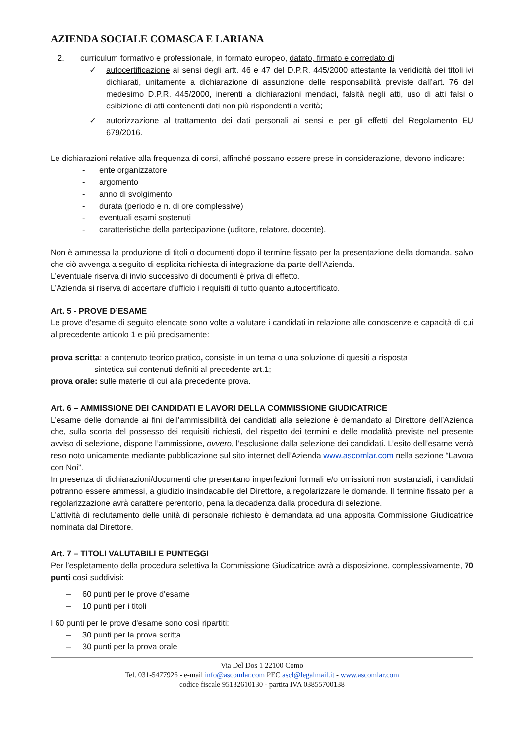AZIENDA SOCIALE COMASCA E LARIANA
2. curriculum formativo e professionale, in formato europeo, datato, firmato e corredato di
✓ autocertificazione ai sensi degli artt. 46 e 47 del D.P.R. 445/2000 attestante la veridicità dei titoli ivi dichiarati, unitamente a dichiarazione di assunzione delle responsabilità previste dall’art. 76 del medesimo D.P.R. 445/2000, inerenti a dichiarazioni mendaci, falsità negli atti, uso di atti falsi o esibizione di atti contenenti dati non più rispondenti a verità;
✓ autorizzazione al trattamento dei dati personali ai sensi e per gli effetti del Regolamento EU 679/2016.
Le dichiarazioni relative alla frequenza di corsi, affinché possano essere prese in considerazione, devono indicare:
- ente organizzatore
- argomento
- anno di svolgimento
- durata (periodo e n. di ore complessive)
- eventuali esami sostenuti
- caratteristiche della partecipazione (uditore, relatore, docente).
Non è ammessa la produzione di titoli o documenti dopo il termine fissato per la presentazione della domanda, salvo che ciò avvenga a seguito di esplicita richiesta di integrazione da parte dell’Azienda.
L’eventuale riserva di invio successivo di documenti è priva di effetto.
L’Azienda si riserva di accertare d'ufficio i requisiti di tutto quanto autocertificato.
Art. 5 - PROVE D’ESAME
Le prove d'esame di seguito elencate sono volte a valutare i candidati in relazione alle conoscenze e capacità di cui al precedente articolo 1 e più precisamente:
prova scritta: a contenuto teorico pratico, consiste in un tema o una soluzione di quesiti a risposta
sintetica sui contenuti definiti al precedente art.1;
prova orale: sulle materie di cui alla precedente prova.
Art. 6 – AMMISSIONE DEI CANDIDATI E LAVORI DELLA COMMISSIONE GIUDICATRICE
L’esame delle domande ai fini dell’ammissibilità dei candidati alla selezione è demandato al Direttore dell’Azienda che, sulla scorta del possesso dei requisiti richiesti, del rispetto dei termini e delle modalità previste nel presente avviso di selezione, dispone l’ammissione, ovvero, l’esclusione dalla selezione dei candidati. L’esito dell’esame verrà reso noto unicamente mediante pubblicazione sul sito internet dell’Azienda www.ascomlar.com nella sezione “Lavora con Noi”.
In presenza di dichiarazioni/documenti che presentano imperfezioni formali e/o omissioni non sostanziali, i candidati potranno essere ammessi, a giudizio insindacabile del Direttore, a regolarizzare le domande. Il termine fissato per la regolarizzazione avrà carattere perentorio, pena la decadenza dalla procedura di selezione.
L’attività di reclutamento delle unità di personale richiesto è demandata ad una apposita Commissione Giudicatrice nominata dal Direttore.
Art. 7 – TITOLI VALUTABILI E PUNTEGGI
Per l’espletamento della procedura selettiva la Commissione Giudicatrice avrà a disposizione, complessivamente, 70 punti così suddivisi:
– 60 punti per le prove d'esame
– 10 punti per i titoli
I 60 punti per le prove d'esame sono così ripartiti:
– 30 punti per la prova scritta
– 30 punti per la prova orale
Via Del Dos 1 22100 Como
Tel. 031-5477926 - e-mail info@ascomlar.com PEC ascl@legalmail.it - www.ascomlar.com
codice fiscale 95132610130 - partita IVA 03855700138